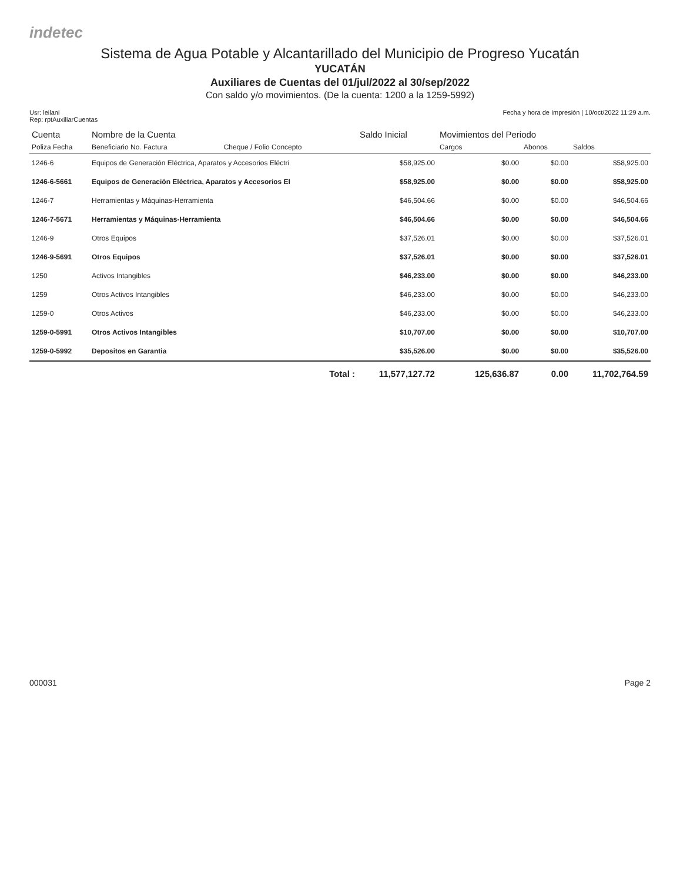indetec
Sistema de Agua Potable y Alcantarillado del Municipio de Progreso Yucatán
YUCATÁN
Auxiliares de Cuentas del 01/jul/2022 al 30/sep/2022
Con saldo y/o movimientos. (De la cuenta: 1200 a la 1259-5992)
Usr: leilani
Rep: rptAuxiliarCuentas
Fecha y hora de Impresión | 10/oct/2022 11:29 a.m.
| Cuenta | Nombre de la Cuenta | | Saldo Inicial | Movimientos del Periodo | | |
| --- | --- | --- | --- | --- | --- | --- |
| Poliza Fecha | Beneficiario No. Factura | Cheque / Folio Concepto | | Cargos | Abonos | Saldos |
| 1246-6 | Equipos de Generación Eléctrica, Aparatos y Accesorios Eléctri | | $58,925.00 | $0.00 | $0.00 | $58,925.00 |
| 1246-6-5661 | Equipos de Generación Eléctrica, Aparatos y Accesorios El | | $58,925.00 | $0.00 | $0.00 | $58,925.00 |
| 1246-7 | Herramientas y Máquinas-Herramienta | | $46,504.66 | $0.00 | $0.00 | $46,504.66 |
| 1246-7-5671 | Herramientas y Máquinas-Herramienta | | $46,504.66 | $0.00 | $0.00 | $46,504.66 |
| 1246-9 | Otros Equipos | | $37,526.01 | $0.00 | $0.00 | $37,526.01 |
| 1246-9-5691 | Otros Equipos | | $37,526.01 | $0.00 | $0.00 | $37,526.01 |
| 1250 | Activos Intangibles | | $46,233.00 | $0.00 | $0.00 | $46,233.00 |
| 1259 | Otros Activos Intangibles | | $46,233.00 | $0.00 | $0.00 | $46,233.00 |
| 1259-0 | Otros Activos | | $46,233.00 | $0.00 | $0.00 | $46,233.00 |
| 1259-0-5991 | Otros Activos Intangibles | | $10,707.00 | $0.00 | $0.00 | $10,707.00 |
| 1259-0-5992 | Depositos en Garantia | | $35,526.00 | $0.00 | $0.00 | $35,526.00 |
| | | Total : | 11,577,127.72 | 125,636.87 | 0.00 | 11,702,764.59 |
000031 Page 2